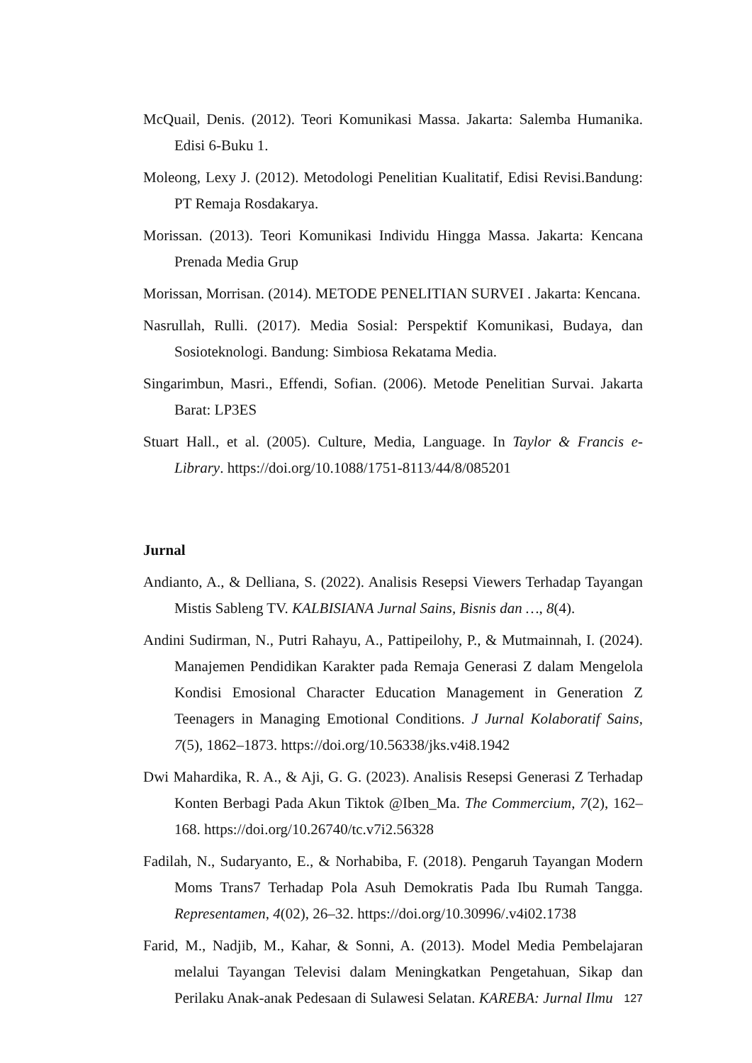McQuail, Denis. (2012). Teori Komunikasi Massa. Jakarta: Salemba Humanika. Edisi 6-Buku 1.
Moleong, Lexy J. (2012). Metodologi Penelitian Kualitatif, Edisi Revisi.Bandung: PT Remaja Rosdakarya.
Morissan. (2013). Teori Komunikasi Individu Hingga Massa. Jakarta: Kencana Prenada Media Grup
Morissan, Morrisan. (2014). METODE PENELITIAN SURVEI . Jakarta: Kencana.
Nasrullah, Rulli. (2017). Media Sosial: Perspektif Komunikasi, Budaya, dan Sosioteknologi. Bandung: Simbiosa Rekatama Media.
Singarimbun, Masri., Effendi, Sofian. (2006). Metode Penelitian Survai. Jakarta Barat: LP3ES
Stuart Hall., et al. (2005). Culture, Media, Language. In Taylor & Francis e-Library. https://doi.org/10.1088/1751-8113/44/8/085201
Jurnal
Andianto, A., & Delliana, S. (2022). Analisis Resepsi Viewers Terhadap Tayangan Mistis Sableng TV. KALBISIANA Jurnal Sains, Bisnis dan …, 8(4).
Andini Sudirman, N., Putri Rahayu, A., Pattipeilohy, P., & Mutmainnah, I. (2024). Manajemen Pendidikan Karakter pada Remaja Generasi Z dalam Mengelola Kondisi Emosional Character Education Management in Generation Z Teenagers in Managing Emotional Conditions. J Jurnal Kolaboratif Sains, 7(5), 1862–1873. https://doi.org/10.56338/jks.v4i8.1942
Dwi Mahardika, R. A., & Aji, G. G. (2023). Analisis Resepsi Generasi Z Terhadap Konten Berbagi Pada Akun Tiktok @Iben_Ma. The Commercium, 7(2), 162–168. https://doi.org/10.26740/tc.v7i2.56328
Fadilah, N., Sudaryanto, E., & Norhabiba, F. (2018). Pengaruh Tayangan Modern Moms Trans7 Terhadap Pola Asuh Demokratis Pada Ibu Rumah Tangga. Representamen, 4(02), 26–32. https://doi.org/10.30996/.v4i02.1738
Farid, M., Nadjib, M., Kahar, & Sonni, A. (2013). Model Media Pembelajaran melalui Tayangan Televisi dalam Meningkatkan Pengetahuan, Sikap dan Perilaku Anak-anak Pedesaan di Sulawesi Selatan. KAREBA: Jurnal Ilmu
127